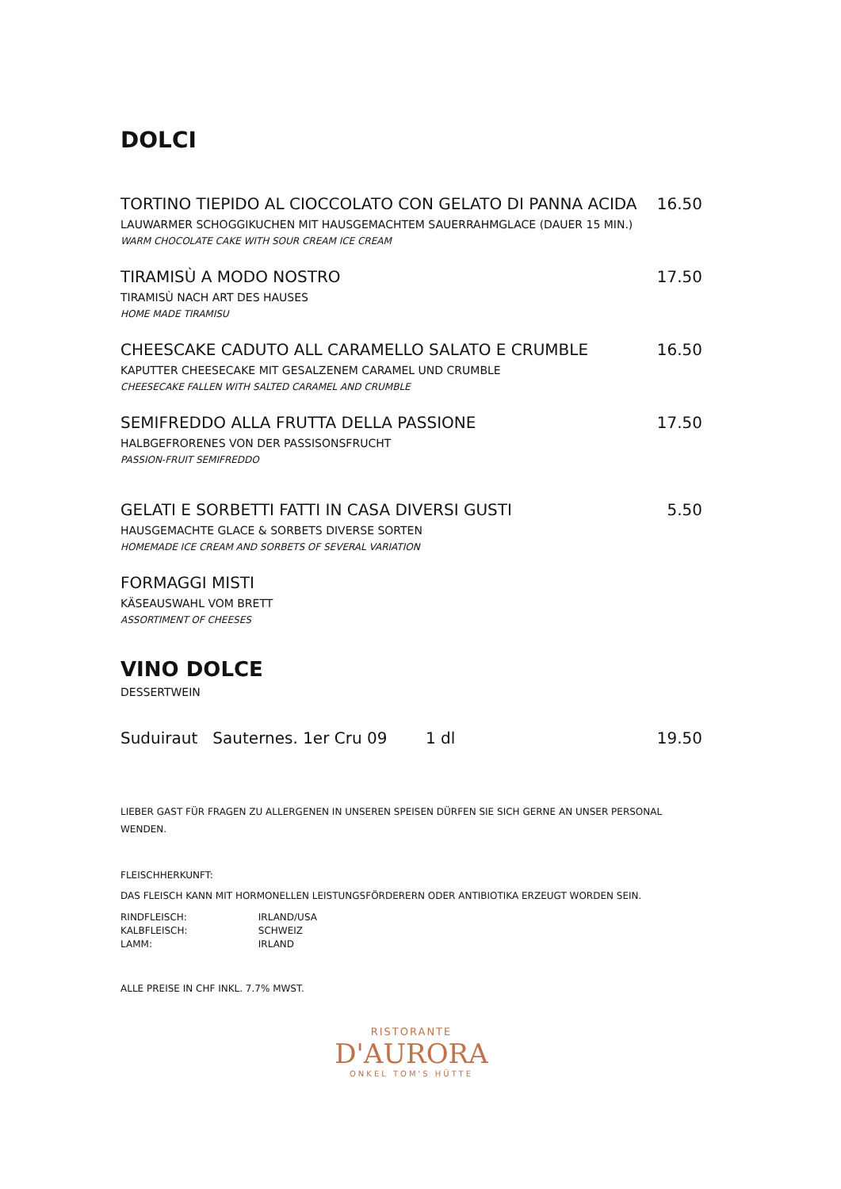DOLCI
TORTINO TIEPIDO AL CIOCCOLATO CON GELATO DI PANNA ACIDA 16.50
LAUWARMER SCHOGGIKUCHEN MIT HAUSGEMACHTEM SAUERRAHMGLACE (DAUER 15 MIN.)
WARM CHOCOLATE CAKE WITH SOUR CREAM ICE CREAM
TIRAMISÙ A MODO NOSTRO 17.50
TIRAMISÙ NACH ART DES HAUSES
HOME MADE TIRAMISU
CHEESCAKE CADUTO ALL CARAMELLO SALATO E CRUMBLE 16.50
KAPUTTER CHEESECAKE MIT GESALZENEM CARAMEL UND CRUMBLE
CHEESECAKE FALLEN WITH SALTED CARAMEL AND CRUMBLE
SEMIFREDDO ALLA FRUTTA DELLA PASSIONE 17.50
HALBGEFRORENES VON DER PASSISONSFRUCHT
PASSION-FRUIT SEMIFREDDO
GELATI E SORBETTI FATTI IN CASA DIVERSI GUSTI 5.50
HAUSGEMACHTE GLACE & SORBETS DIVERSE SORTEN
HOMEMADE ICE CREAM AND SORBETS OF SEVERAL VARIATION
FORMAGGI MISTI
KÄSEAUSWAHL VOM BRETT
ASSORTIMENT OF CHEESES
VINO DOLCE
DESSERTWEIN
Suduiraut Sauternes. 1er Cru 09 1 dl 19.50
LIEBER GAST FÜR FRAGEN ZU ALLERGENEN IN UNSEREN SPEISEN DÜRFEN SIE SICH GERNE AN UNSER PERSONAL WENDEN.
FLEISCHHERKUNFT:
DAS FLEISCH KANN MIT HORMONELLEN LEISTUNGSFÖRDERERN ODER ANTIBIOTIKA ERZEUGT WORDEN SEIN.
RINDFLEISCH: IRLAND/USA
KALBFLEISCH: SCHWEIZ
LAMM: IRLAND
ALLE PREISE IN CHF INKL. 7.7% MWST.
RISTORANTE
D'AURORA
ONKEL TOM'S HÜTTE